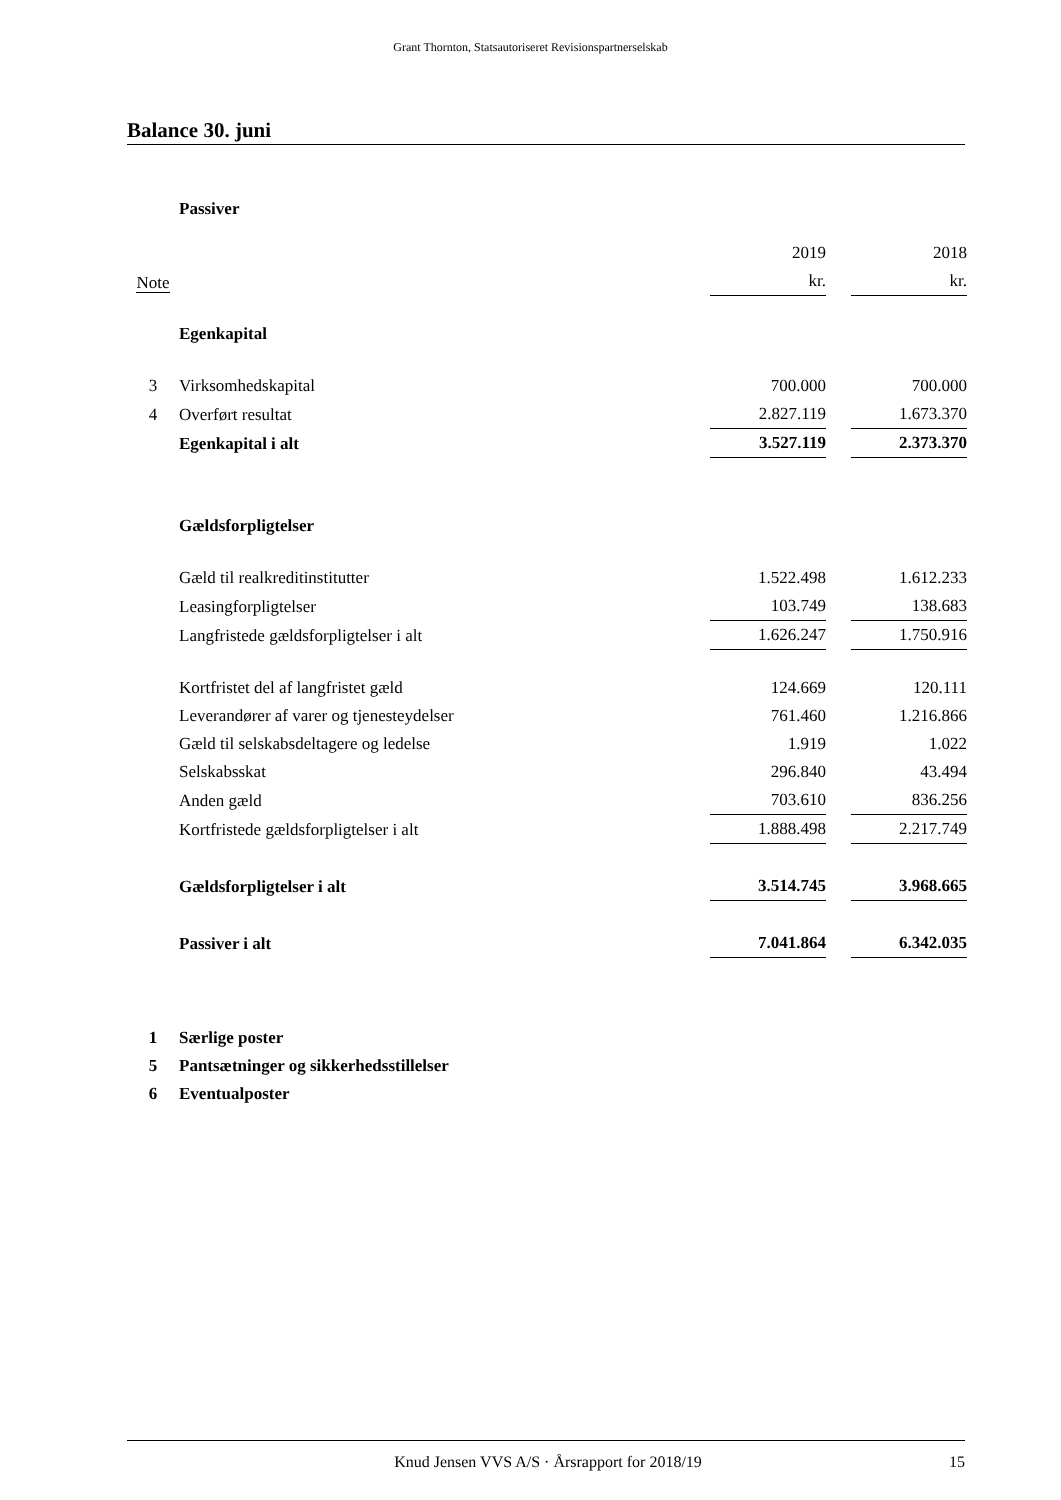Grant Thornton, Statsautoriseret Revisionspartnerselskab
Balance 30. juni
| | Passiver | | | |
| Note | | 2019 | | 2018 |
| | | kr. | | kr. |
| | Egenkapital | | | |
| 3 | Virksomhedskapital | 700.000 | | 700.000 |
| 4 | Overført resultat | 2.827.119 | | 1.673.370 |
| | Egenkapital i alt | 3.527.119 | | 2.373.370 |
| | Gældsforpligtelser | | | |
| | Gæld til realkreditinstitutter | 1.522.498 | | 1.612.233 |
| | Leasingforpligtelser | 103.749 | | 138.683 |
| | Langfristede gældsforpligtelser i alt | 1.626.247 | | 1.750.916 |
| | Kortfristet del af langfristet gæld | 124.669 | | 120.111 |
| | Leverandører af varer og tjenesteydelser | 761.460 | | 1.216.866 |
| | Gæld til selskabsdeltagere og ledelse | 1.919 | | 1.022 |
| | Selskabsskat | 296.840 | | 43.494 |
| | Anden gæld | 703.610 | | 836.256 |
| | Kortfristede gældsforpligtelser i alt | 1.888.498 | | 2.217.749 |
| | Gældsforpligtelser i alt | 3.514.745 | | 3.968.665 |
| | Passiver i alt | 7.041.864 | | 6.342.035 |
| 1 | Særlige poster | | | |
| 5 | Pantsætninger og sikkerhedsstillelser | | | |
| 6 | Eventualposter | | | |
Knud Jensen VVS A/S · Årsrapport for 2018/19 15